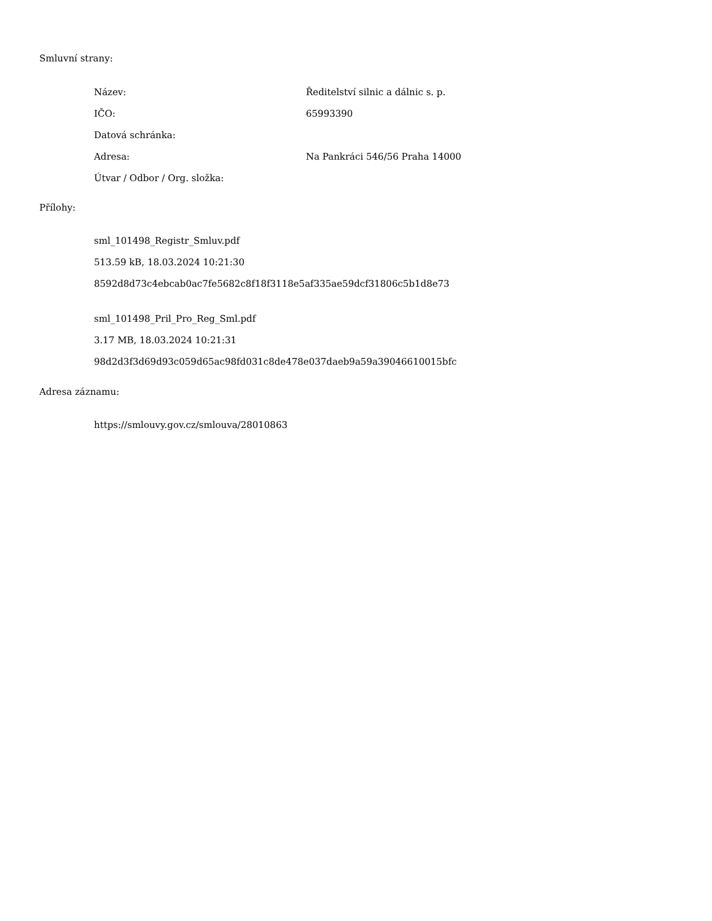Smluvní strany:
Název:
Ředitelství silnic a dálnic s. p.
IČO: 65993390
Datová schránka:
Adresa: Na Pankráci 546/56 Praha 14000
Útvar / Odbor / Org. složka:
Přílohy:
sml_101498_Registr_Smluv.pdf
513.59 kB, 18.03.2024 10:21:30
8592d8d73c4ebcab0ac7fe5682c8f18f3118e5af335ae59dcf31806c5b1d8e73
sml_101498_Pril_Pro_Reg_Sml.pdf
3.17 MB, 18.03.2024 10:21:31
98d2d3f3d69d93c059d65ac98fd031c8de478e037daeb9a59a39046610015bfc
Adresa záznamu:
https://smlouvy.gov.cz/smlouva/28010863